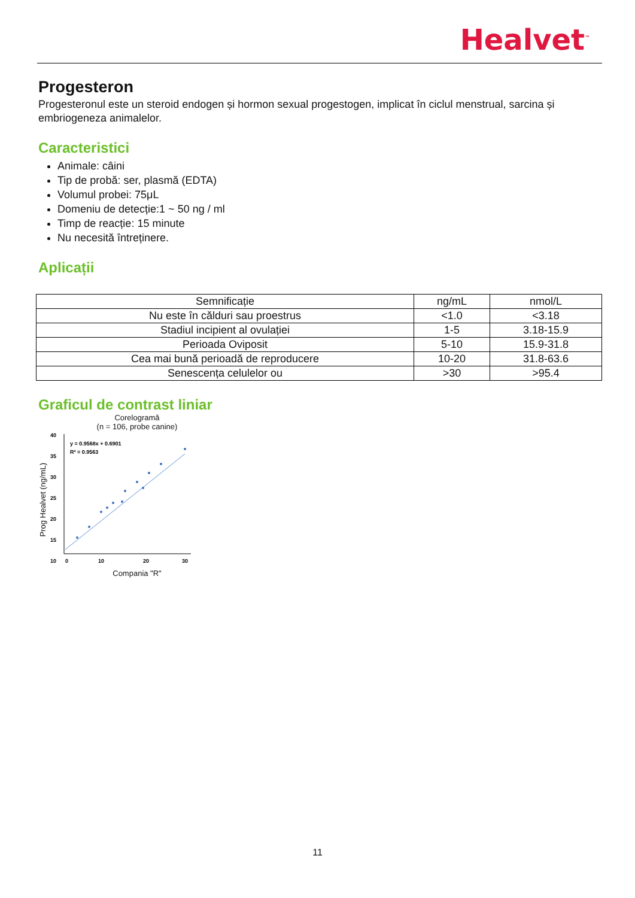Healvet<sup>™</sup>
Progesteron
Progesteronul este un steroid endogen și hormon sexual progestogen, implicat în ciclul menstrual, sarcina și embriogeneza animalelor.
Caracteristici
Animale: câini
Tip de probă: ser, plasmă (EDTA)
Volumul probei: 75μL
Domeniu de detecție:1 ~ 50 ng / ml
Timp de reacție: 15 minute
Nu necesită întreținere.
Aplicații
| Semnificație | ng/mL | nmol/L |
| Nu este în călduri sau proestrus | <1.0 | <3.18 |
| Stadiul incipient al ovulației | 1-5 | 3.18-15.9 |
| Perioada Oviposit | 5-10 | 15.9-31.8 |
| Cea mai bună perioadă de reproducere | 10-20 | 31.8-63.6 |
| Senescența celulelor ou | >30 | >95.4 |
Graficul de contrast liniar
Corelogramă
(n = 106, probe canine)
Prog Healvet (ng/mL)
40
35
30
25
20
15
10
y = 0.9568x + 0.6901
R² = 0.9563
0
10
20
30
Compania "R"
11